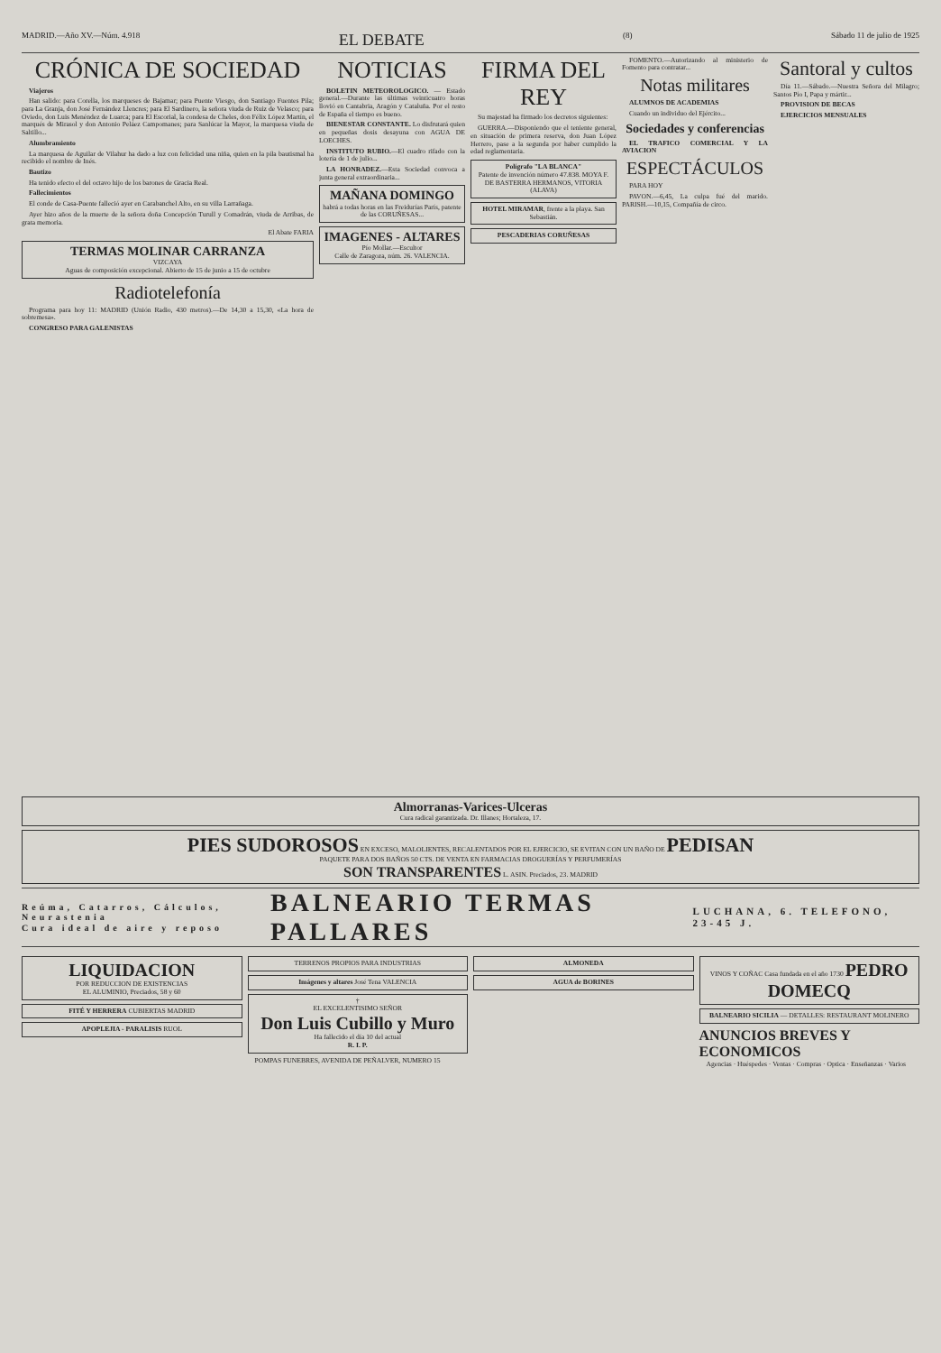MADRID.—Año XV.—Núm. 4.918 EL DEBATE (8) Sábado 11 de julio de 1925
CRÓNICA DE SOCIEDAD
Viajeros
Han salido: para Corella, los marqueses de Bajamar; para Puente Viesgo, don Santiago Fuentes Pila; para La Granja, don José Fernández Llencres; para El Sardinero, la señora viuda de Ruiz de Velasco; para Oviedo, don Luis Menéndez de Luarca; para El Escorial, la condesa de Cheles, don Félix López Martín, el marqués de Mirasol y don Antonio Peláez Campomanes; para Sanlúcar la Mayor, la marquesa viuda de Saltillo...
Alumbramiento
La marquesa de Aguilar de Vilahur ha dado a luz con felicidad una niña, quien en la pila bautismal ha recibido el nombre de Inés.
Bautizo
Ha tenido efecto el del octavo hijo de los barones de Gracia Real.
Fallecimientos
El conde de Casa-Puente falleció ayer en Carabanchel Alto, en su villa Larrañaga.
Ayer hizo años de la muerte de la señora doña Concepción Turull y Comadrán, viuda de Arribas, de grata memoria.
El Abate FARIA
TERMAS MOLINAR CARRANZA
VIZCAYA
Aguas de composición excepcional. Abierto de 15 de junio a 15 de octubre
Radiotelefonía
Programa para hoy 11: MADRID (Unión Radio, 430 metros).—De 14,30 a 15,30, «La hora de sobremesa».
CONGRESO PARA GALENISTAS
NOTICIAS
BOLETIN METEOROLOGICO. — Estado general.—Durante las últimas veinticuatro horas llovió en Cantabria, Aragón y Cataluña. Por el resto de España el tiempo es bueno.
BIENESTAR CONSTANTE. Lo disfrutará quien en pequeñas dosis desayuna con AGUA DE LOECHES.
INSTITUTO RUBIO.—El cuadro rifado con la lotería de 1 de julio...
LA HONRADEZ.—Esta Sociedad convoca a junta general extraordinaria...
MAÑANA DOMINGO
habrá a todas horas en las Freidurías París, patente de las CORUÑESAS...
IMAGENES - ALTARES
Pío Mollar.—Escultor
Calle de Zaragoza, núm. 26. VALENCIA.
FIRMA DEL REY
Su majestad ha firmado los decretos siguientes:
GUERRA.—Disponiendo que el teniente general, en situación de primera reserva, don Juan López Herrero, pase a la segunda por haber cumplido la edad reglamentaria.
Polígrafo "LA BLANCA"
Patente de invención número 47.838. MOYA F. DE BASTERRA HERMANOS, VITORIA (ALAVA)
HOTEL MIRAMAR, frente a la playa. San Sebastián.
PESCADERIAS CORUÑESAS
FOMENTO.—Autorizando al ministerio de Fomento para contratar...
Notas militares
ALUMNOS DE ACADEMIAS
Cuando un individuo del Ejército...
Sociedades y conferencias
EL TRAFICO COMERCIAL Y LA AVIACION
ESPECTÁCULOS
PARA HOY
PAVON.—6,45, La culpa fué del marido. PARISH.—10,15, Compañía de circo.
Santoral y cultos
Día 11.—Sábado.—Nuestra Señora del Milagro; Santos Pío I, Papa y mártir...
PROVISION DE BECAS
EJERCICIOS MENSUALES
Almorranas-Varices-Ulceras
Cura radical garantizada. Dr. Illanes; Hortaleza, 17.
PIES SUDOROSOS EN EXCESO, MALOLIENTES, RECALENTADOS POR EL EJERCICIO, SE EVITAN CON UN BAÑO DE PEDISAN
PAQUETE PARA DOS BAÑOS 50 CTS. DE VENTA EN FARMACIAS DROGUERÍAS Y PERFUMERÍAS
SON TRANSPARENTES L. ASIN. Preciados, 23. MADRID
Reúma, Catarros, Cálculos, Neurastenia
Cura ideal de aire y reposo BALNEARIO TERMAS PALLARES LUCHANA, 6. TELEFONO, 23-45 J.
LIQUIDACION
POR REDUCCION DE EXISTENCIAS
EL ALUMINIO, Preciados, 58 y 60
FITÉ Y HERRERA CUBIERTAS MADRID
APOPLEJIA - PARALISIS RUOL
TERRENOS PROPIOS PARA INDUSTRIAS
Imágenes y altares José Tena VALENCIA
†
EL EXCELENTISIMO SEÑOR
Don Luis Cubillo y Muro
Ha fallecido el día 10 del actual
R. I. P.
POMPAS FUNEBRES, AVENIDA DE PEÑALVER, NUMERO 15
ALMONEDA
AGUA de BORINES
VINOS Y COÑAC Casa fundada en el año 1730 PEDRO DOMECQ
BALNEARIO SICILIA — DETALLES: RESTAURANT MOLINERO
ANUNCIOS BREVES Y ECONOMICOS
Agencias · Huéspedes · Ventas · Compras · Optica · Enseñanzas · Varios